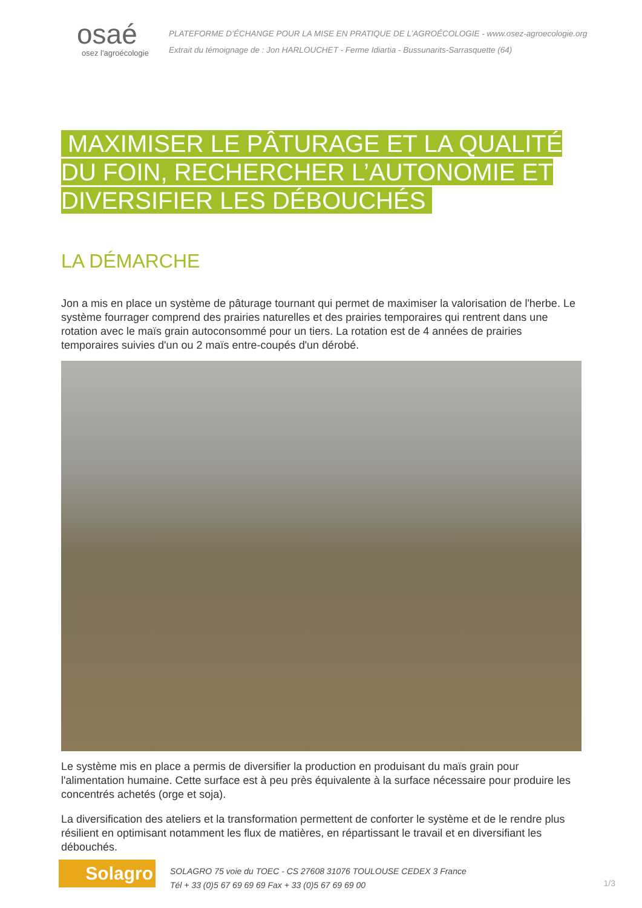osaé
osez l'agroécologie
PLATEFORME D’ÉCHANGE POUR LA MISE EN PRATIQUE DE L’AGROÉCOLOGIE - www.osez-agroecologie.org
Extrait du témoignage de : Jon HARLOUCHET - Ferme Idiartia - Bussunarits-Sarrasquette (64)
MAXIMISER LE PÂTURAGE ET LA QUALITÉ DU FOIN, RECHERCHER L’AUTONOMIE ET DIVERSIFIER LES DÉBOUCHÉS
LA DÉMARCHE
Jon a mis en place un système de pâturage tournant qui permet de maximiser la valorisation de l'herbe. Le système fourrager comprend des prairies naturelles et des prairies temporaires qui rentrent dans une rotation avec le maïs grain autoconsommé pour un tiers. La rotation est de 4 années de prairies temporaires suivies d'un ou 2 maïs entre-coupés d'un dérobé.
Le système mis en place a permis de diversifier la production en produisant du maïs grain pour l'alimentation humaine. Cette surface est à peu près équivalente à la surface nécessaire pour produire les concentrés achetés (orge et soja).
La diversification des ateliers et la transformation permettent de conforter le système et de le rendre plus résilient en optimisant notamment les flux de matières, en répartissant le travail et en diversifiant les débouchés.
Solagro
SOLAGRO 75 voie du TOEC - CS 27608 31076 TOULOUSE CEDEX 3 France
Tél + 33 (0)5 67 69 69 69 Fax + 33 (0)5 67 69 69 00
1/3